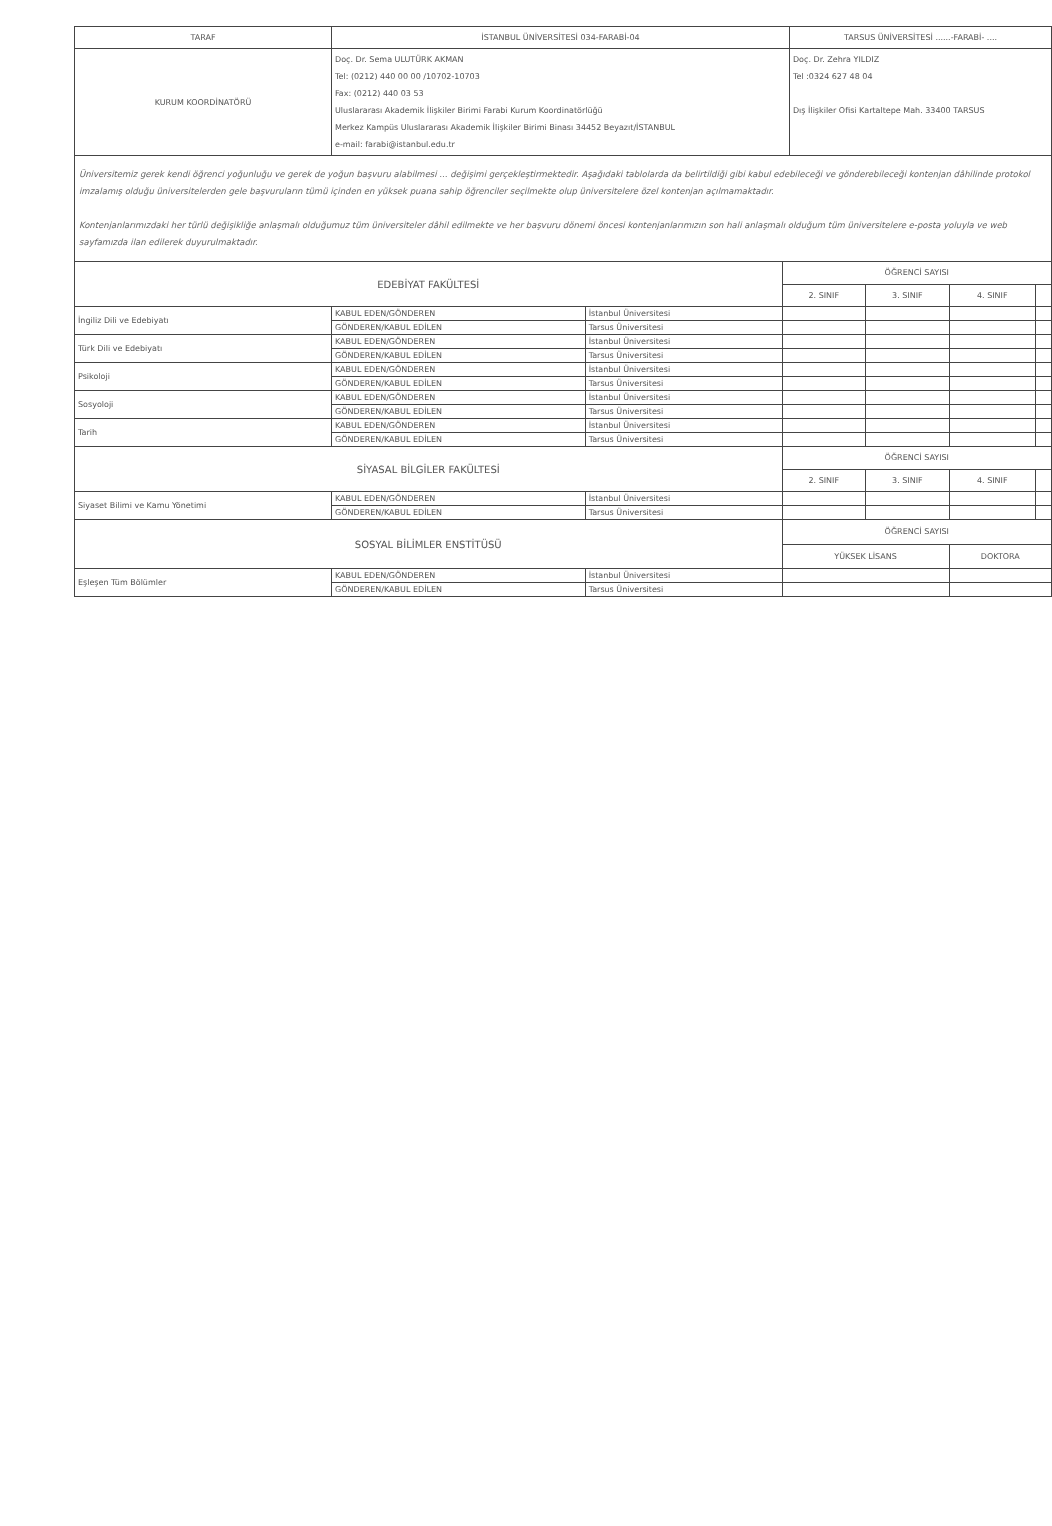| TARAF | İSTANBUL ÜNİVERSİTESİ 034-FARABİ-04 | TARSUS ÜNİVERSİTESİ ......-FARABİ- .... |
| KURUM KOORDİNATÖRÜ | Doç. Dr. Sema ULUTÜRK AKMAN Tel: (0212) 440 00 00 /10702-10703 Fax: (0212) 440 03 53 Uluslararası Akademik İlişkiler Birimi Farabi Kurum Koordinatörlüğü Merkez Kampüs Uluslararası Akademik İlişkiler Birimi Binası 34452 Beyazıt/İSTANBUL e-mail: farabi@istanbul.edu.tr | Doç. Dr. Zehra YILDIZ Tel :0324 627 48 04 Dış İlişkiler Ofisi Kartaltepe Mah. 33400 TARSUS |
Üniversitemiz gerek kendi öğrenci yoğunluğu ve gerek de yoğun başvuru alabilmesi ... değişimi gerçekleştirmektedir. Aşağıdaki tablolarda da belirtildiği gibi kabul edebileceği ve gönderebileceği kontenjan dâhilinde protokol imzalamış olduğu üniversitelerden gele başvuruların tümü içinden en yüksek puana sahip öğrenciler seçilmekte olup üniversitelere özel kontenjan açılmamaktadır.
Kontenjanlarımızdaki her türlü değişikliğe anlaşmalı olduğumuz tüm üniversiteler dâhil edilmekte ve her başvuru dönemi öncesi kontenjanlarımızın son hali anlaşmalı olduğum tüm üniversitelere e-posta yoluyla ve web sayfamızda ilan edilerek duyurulmaktadır.
| EDEBİYAT FAKÜLTESİ | | | ÖĞRENCİ SAYISI | | | |
| | | | 2. SINIF | 3. SINIF | 4. SINIF | |
| İngiliz Dili ve Edebiyatı | KABUL EDEN/GÖNDEREN | İstanbul Üniversitesi | | | | |
| | GÖNDEREN/KABUL EDİLEN | Tarsus Üniversitesi | | | | |
| Türk Dili ve Edebiyatı | KABUL EDEN/GÖNDEREN | İstanbul Üniversitesi | | | | |
| | GÖNDEREN/KABUL EDİLEN | Tarsus Üniversitesi | | | | |
| Psikoloji | KABUL EDEN/GÖNDEREN | İstanbul Üniversitesi | | | | |
| | GÖNDEREN/KABUL EDİLEN | Tarsus Üniversitesi | | | | |
| Sosyoloji | KABUL EDEN/GÖNDEREN | İstanbul Üniversitesi | | | | |
| | GÖNDEREN/KABUL EDİLEN | Tarsus Üniversitesi | | | | |
| Tarih | KABUL EDEN/GÖNDEREN | İstanbul Üniversitesi | | | | |
| | GÖNDEREN/KABUL EDİLEN | Tarsus Üniversitesi | | | | |
| SİYASAL BİLGİLER FAKÜLTESİ | | | ÖĞRENCİ SAYISI | | | |
| | | | 2. SINIF | 3. SINIF | 4. SINIF | |
| Siyaset Bilimi ve Kamu Yönetimi | KABUL EDEN/GÖNDEREN | İstanbul Üniversitesi | | | | |
| | GÖNDEREN/KABUL EDİLEN | Tarsus Üniversitesi | | | | |
| SOSYAL BİLİMLER ENSTİTÜSÜ | | | ÖĞRENCİ SAYISI | | | |
| | | | YÜKSEK LİSANS | | DOKTORA | |
| Eşleşen Tüm Bölümler | KABUL EDEN/GÖNDEREN | İstanbul Üniversitesi | | | | |
| | GÖNDEREN/KABUL EDİLEN | Tarsus Üniversitesi | | | | |